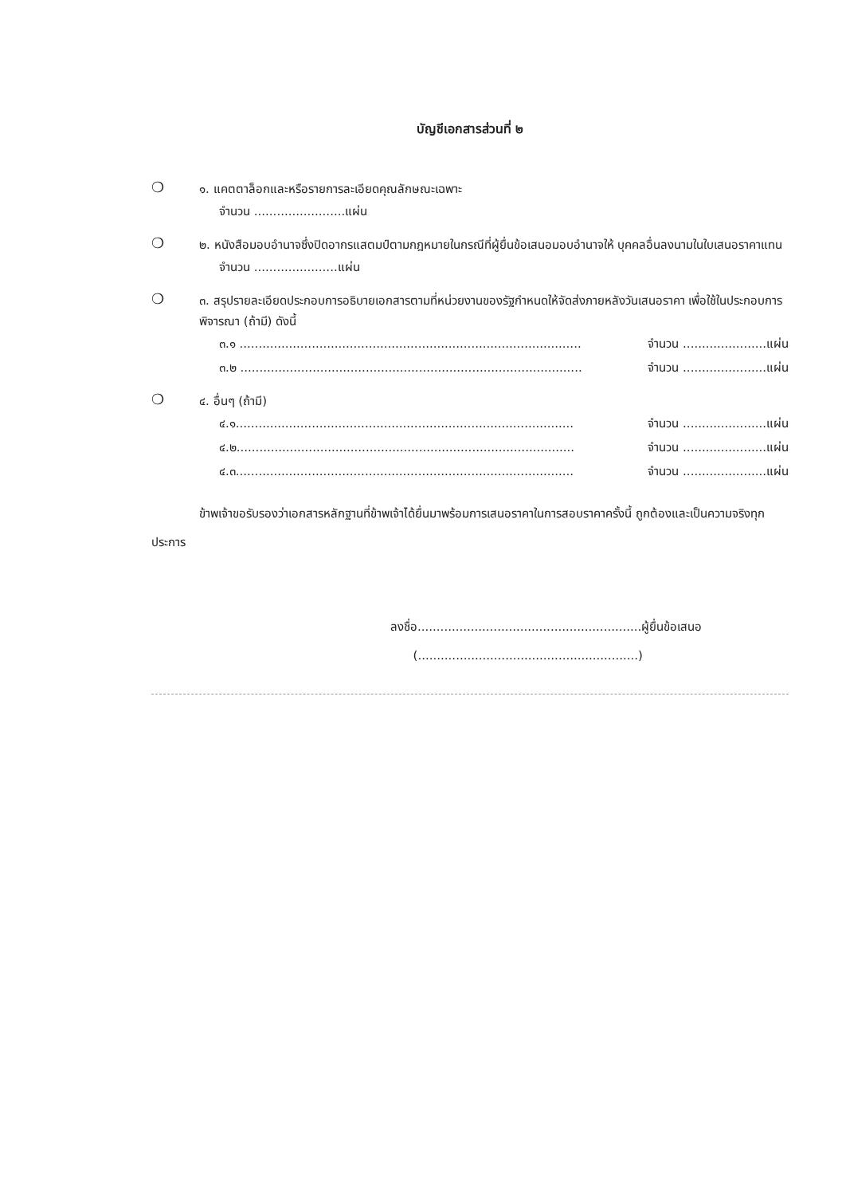บัญชีเอกสารส่วนที่ ๒
❍
๑. แคตตาล็อกและหรือรายการละเอียดคุณลักษณะเฉพาะ
จำนวน ........................แผ่น
❍
๒. หนังสือมอบอำนาจซึ่งปิดอากรแสตมป์ตามกฎหมายในกรณีที่ผู้ยื่นข้อเสนอมอบอำนาจให้ บุคคลอื่นลงนามในใบเสนอราคาแทน
จำนวน ......................แผ่น
❍
๓. สรุปรายละเอียดประกอบการอธิบายเอกสารตามที่หน่วยงานของรัฐกำหนดให้จัดส่งภายหลังวันเสนอราคา เพื่อใช้ในประกอบการพิจารณา (ถ้ามี) ดังนี้
๓.๑ .......................................................................................... จำนวน ......................แผ่น
๓.๒ .......................................................................................... จำนวน ......................แผ่น
❍
๔. อื่นๆ (ถ้ามี)
๔.๑......................................................................................... จำนวน ......................แผ่น
๔.๒......................................................................................... จำนวน ......................แผ่น
๔.๓......................................................................................... จำนวน ......................แผ่น
ข้าพเจ้าขอรับรองว่าเอกสารหลักฐานที่ข้าพเจ้าได้ยื่นมาพร้อมการเสนอราคาในการสอบราคาครั้งนี้ ถูกต้องและเป็นความจริงทุกประการ
ลงชื่อ...........................................................ผู้ยื่นข้อเสนอ
(..........................................................)